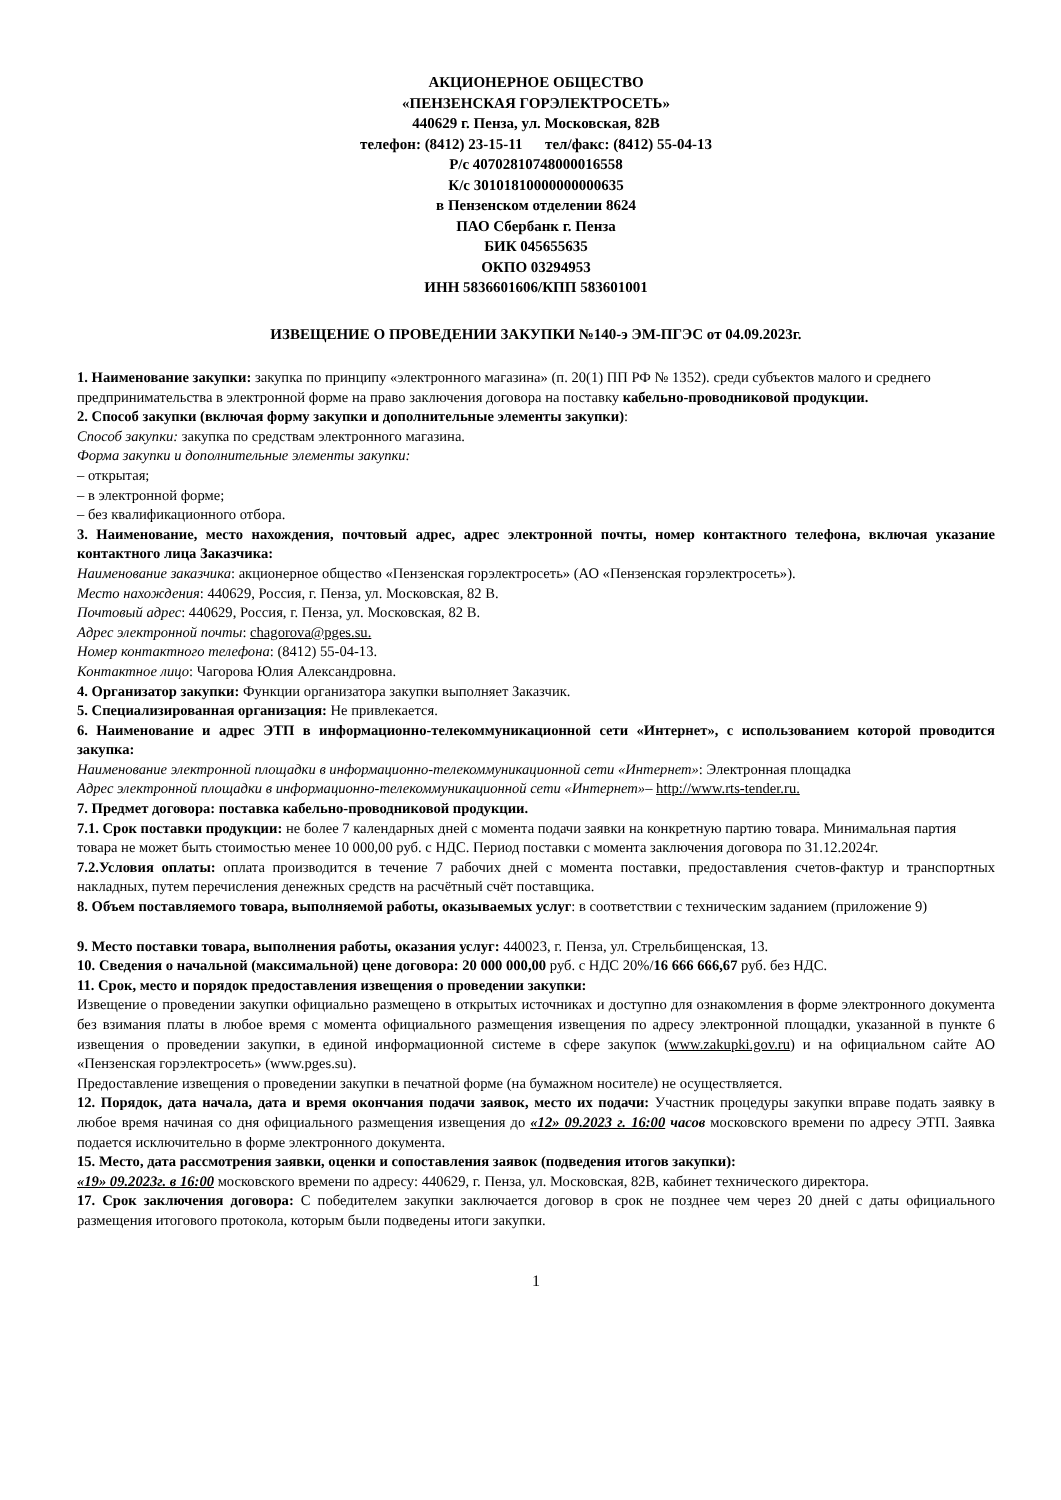АКЦИОНЕРНОЕ ОБЩЕСТВО
«ПЕНЗЕНСКАЯ ГОРЭЛЕКТРОСЕТЬ»
440629 г. Пенза, ул. Московская, 82В
телефон: (8412) 23-15-11 тел/факс: (8412) 55-04-13
Р/с 40702810748000016558
К/с 30101810000000000635
в Пензенском отделении 8624
ПАО Сбербанк г. Пенза
БИК 045655635
ОКПО 03294953
ИНН 5836601606/КПП 583601001
ИЗВЕЩЕНИЕ О ПРОВЕДЕНИИ ЗАКУПКИ №140-э ЭМ-ПГЭС от 04.09.2023г.
1. Наименование закупки: закупка по принципу «электронного магазина» (п. 20(1) ПП РФ № 1352). среди субъектов малого и среднего предпринимательства в электронной форме на право заключения договора на поставку кабельно-проводниковой продукции.
2. Способ закупки (включая форму закупки и дополнительные элементы закупки):
Способ закупки: закупка по средствам электронного магазина.
Форма закупки и дополнительные элементы закупки:
– открытая;
– в электронной форме;
– без квалификационного отбора.
3. Наименование, место нахождения, почтовый адрес, адрес электронной почты, номер контактного телефона, включая указание контактного лица Заказчика:
Наименование заказчика: акционерное общество «Пензенская горэлектросеть» (АО «Пензенская горэлектросеть»).
Место нахождения: 440629, Россия, г. Пенза, ул. Московская, 82 В.
Почтовый адрес: 440629, Россия, г. Пенза, ул. Московская, 82 В.
Адрес электронной почты: chagorova@pges.su.
Номер контактного телефона: (8412) 55-04-13.
Контактное лицо: Чагорова Юлия Александровна.
4. Организатор закупки: Функции организатора закупки выполняет Заказчик.
5. Специализированная организация: Не привлекается.
6. Наименование и адрес ЭТП в информационно-телекоммуникационной сети «Интернет», с использованием которой проводится закупка:
Наименование электронной площадки в информационно-телекоммуникационной сети «Интернет»: Электронная площадка
Адрес электронной площадки в информационно-телекоммуникационной сети «Интернет»– http://www.rts-tender.ru.
7. Предмет договора: поставка кабельно-проводниковой продукции.
7.1. Срок поставки продукции: не более 7 календарных дней с момента подачи заявки на конкретную партию товара. Минимальная партия товара не может быть стоимостью менее 10 000,00 руб. с НДС. Период поставки с момента заключения договора по 31.12.2024г.
7.2.Условия оплаты: оплата производится в течение 7 рабочих дней с момента поставки, предоставления счетов-фактур и транспортных накладных, путем перечисления денежных средств на расчётный счёт поставщика.
8. Объем поставляемого товара, выполняемой работы, оказываемых услуг: в соответствии с техническим заданием (приложение 9)
9. Место поставки товара, выполнения работы, оказания услуг: 440023, г. Пенза, ул. Стрельбищенская, 13.
10. Сведения о начальной (максимальной) цене договора: 20 000 000,00 руб. с НДС 20%/16 666 666,67 руб. без НДС.
11. Срок, место и порядок предоставления извещения о проведении закупки:
Извещение о проведении закупки официально размещено в открытых источниках и доступно для ознакомления в форме электронного документа без взимания платы в любое время с момента официального размещения извещения по адресу электронной площадки, указанной в пункте 6 извещения о проведении закупки, в единой информационной системе в сфере закупок (www.zakupki.gov.ru) и на официальном сайте АО «Пензенская горэлектросеть» (www.pges.su).
Предоставление извещения о проведении закупки в печатной форме (на бумажном носителе) не осуществляется.
12. Порядок, дата начала, дата и время окончания подачи заявок, место их подачи: Участник процедуры закупки вправе подать заявку в любое время начиная со дня официального размещения извещения до «12» 09.2023 г. 16:00 часов московского времени по адресу ЭТП. Заявка подается исключительно в форме электронного документа.
15. Место, дата рассмотрения заявки, оценки и сопоставления заявок (подведения итогов закупки):
«19» 09.2023г. в 16:00 московского времени по адресу: 440629, г. Пенза, ул. Московская, 82В, кабинет технического директора.
17. Срок заключения договора: С победителем закупки заключается договор в срок не позднее чем через 20 дней с даты официального размещения итогового протокола, которым были подведены итоги закупки.
1